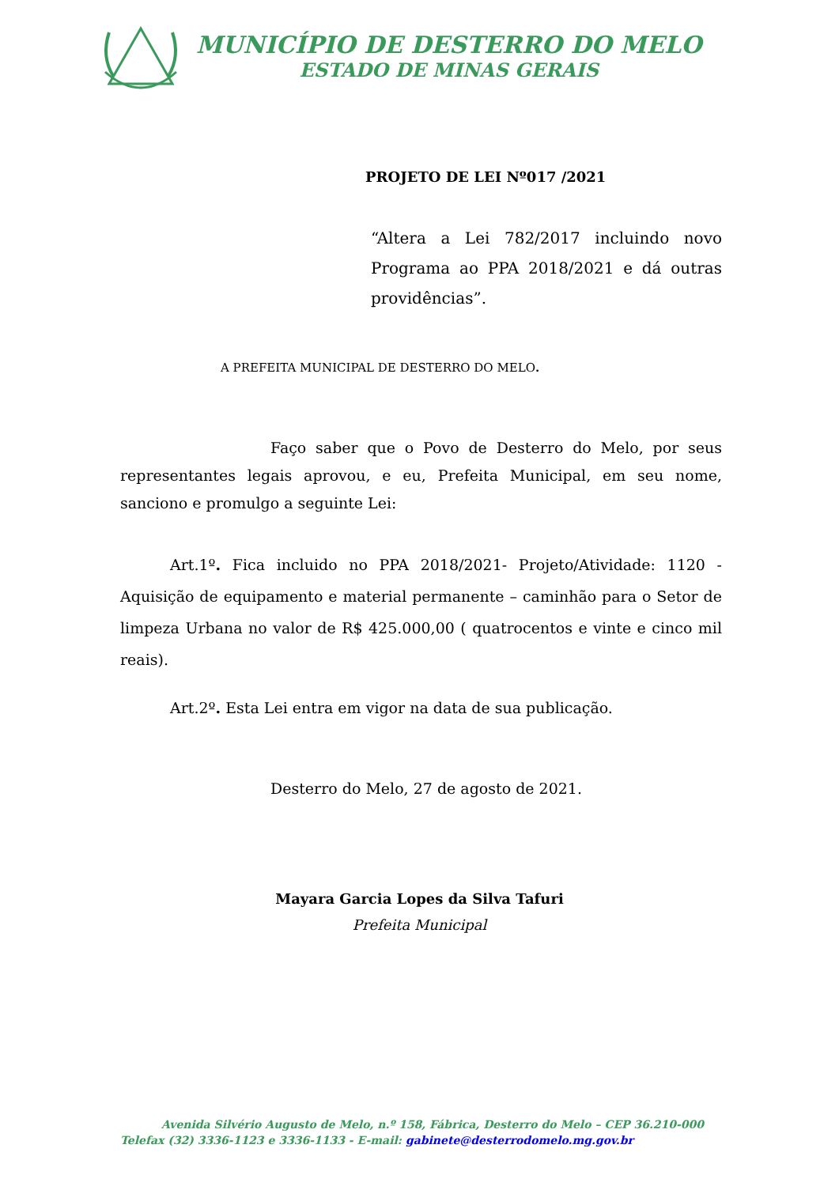MUNICÍPIO DE DESTERRO DO MELO
ESTADO DE MINAS GERAIS
PROJETO DE LEI Nº017 /2021
“Altera a Lei 782/2017 incluindo novo Programa ao PPA 2018/2021 e dá outras providências”.
A PREFEITA MUNICIPAL DE DESTERRO DO MELO.
Faço saber que o Povo de Desterro do Melo, por seus representantes legais aprovou, e eu, Prefeita Municipal, em seu nome, sanciono e promulgo a seguinte Lei:
Art.1º. Fica incluido no PPA 2018/2021- Projeto/Atividade: 1120 - Aquisição de equipamento e material permanente – caminhão para o Setor de limpeza Urbana no valor de R$ 425.000,00 ( quatrocentos e vinte e cinco mil reais).
Art.2º. Esta Lei entra em vigor na data de sua publicação.
Desterro do Melo, 27 de agosto de 2021.
Mayara Garcia Lopes da Silva Tafuri
Prefeita Municipal
Avenida Silvério Augusto de Melo, n.º 158, Fábrica, Desterro do Melo – CEP 36.210-000
Telefax (32) 3336-1123 e 3336-1133 - E-mail: gabinete@desterrodomelo.mg.gov.br